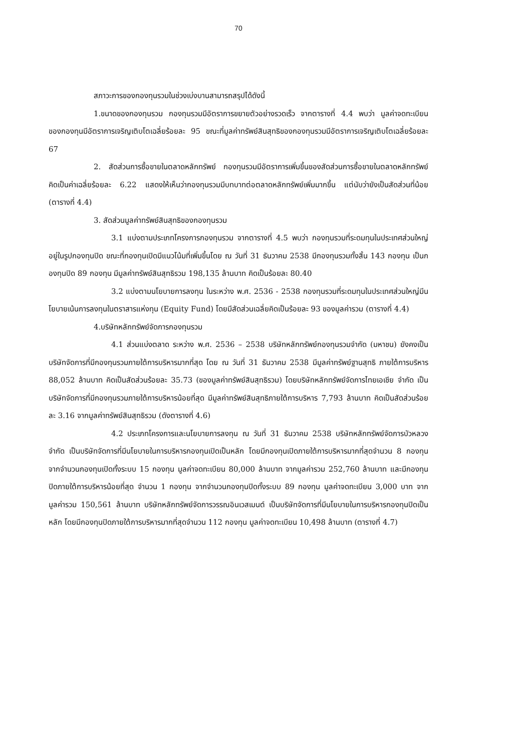70
สภาวะการของกองทุนรวมในช่วงเบ่งบานสามารถสรุปได้ดังนี้
1.ขนาดของกองทุนรวม กองทุนรวมมีอัตราการขยายตัวอย่างรวดเร็ว จากตารางที่ 4.4 พบว่า มูลค่าจดทะเบียนของกองทุนมีอัตราการเจริญเติบโตเฉลี่ยร้อยละ 95 ขณะที่มูลค่าทรัพย์สินสุทธิของกองทุนรวมมีอัตราการเจริญเติบโตเฉลี่ยร้อยละ 67
2. สัดส่วนการซื้อขายในตลาดหลักทรัพย์ กองทุนรวมมีอัตราการเพิ่มขึ้นของสัดส่วนการซื้อขายในตลาดหลักทรัพย์ คิดเป็นค่าเฉลี่ยร้อยละ 6.22 แสดงให้เห็นว่ากองทุนรวมมีบทบาทต่อตลาดหลักทรัพย์เพิ่มมากขึ้น แต่นับว่ายังเป็นสัดส่วนที่น้อย (ตารางที่ 4.4)
3. สัดส่วนมูลค่าทรัพย์สินสุทธิของกองทุนรวม
3.1 แบ่งตามประเภทโครงการกองทุนรวม จากตารางที่ 4.5 พบว่า กองทุนรวมที่ระดมทุนในประเทศส่วนใหญ่อยู่ในรูปกองทุนปิด ขณะที่กองทุนเปิดมีแนวโน้มที่เพิ่มขึ้นโดย ณ วันที่ 31 ธันวาคม 2538 มีกองทุนรวมทั้งสิ้น 143 กองทุน เป็นกองทุนปิด 89 กองทุน มีมูลค่าทรัพย์สินสุทธิรวม 198,135 ล้านบาท คิดเป็นร้อยละ 80.40
3.2 แบ่งตามนโยบายการลงทุน ในระหว่าง พ.ศ. 2536 - 2538 กองทุนรวมที่ระดมทุนในประเทศส่วนใหญ่มีนโยบายเน้นการลงทุนในตราสารแห่งทุน (Equity Fund) โดยมีสัดส่วนเฉลี่ยคิดเป็นร้อยละ 93 ของมูลค่ารวม (ตารางที่ 4.4)
4.บริษัทหลักทรัพย์จัดการกองทุนรวม
4.1 ส่วนแบ่งตลาด ระหว่าง พ.ศ. 2536 – 2538 บริษัทหลักทรัพย์กองทุนรวมจำกัด (มหาชน) ยังคงเป็นบริษัทจัดการที่มีกองทุนรวมภายใต้การบริหารมากที่สุด โดย ณ วันที่ 31 ธันวาคม 2538 มีมูลค่าทรัพย์ฐานสุทธิ ภายใต้การบริหาร 88,052 ล้านบาท คิดเป็นสัดส่วนร้อยละ 35.73 (ของมูลค่าทรัพย์สินสุทธิรวม) โดยบริษัทหลักทรัพย์จัดการไทยเอเชีย จำกัด เป็นบริษัทจัดการที่มีกองทุนรวมภายใต้การบริหารน้อยที่สุด มีมูลค่าทรัพย์สินสุทธิภายใต้การบริหาร 7,793 ล้านบาท คิดเป็นสัดส่วนร้อยละ 3.16 จากมูลค่าทรัพย์สินสุทธิรวม (ดังตารางที่ 4.6)
4.2 ประเภทโครงการและนโยบายการลงทุน ณ วันที่ 31 ธันวาคม 2538 บริษัทหลักทรัพย์จัดการบัวหลวง จำกัด เป็นบริษัทจัดการที่มีนโยบายในการบริหารกองทุนเปิดเป็นหลัก โดยมีกองทุนเปิดภายใต้การบริหารมากที่สุดจำนวน 8 กองทุน จากจำนวนกองทุนเปิดทั้งระบบ 15 กองทุน มูลค่าจดทะเบียน 80,000 ล้านบาท จากมูลค่ารวม 252,760 ล้านบาท และมีกองทุนปิดภายใต้การบริหารน้อยที่สุด จำนวน 1 กองทุน จากจำนวนกองทุนปิดทั้งระบบ 89 กองทุน มูลค่าจดทะเบียน 3,000 บาท จากมูลค่ารวม 150,561 ล้านบาท บริษัทหลักทรัพย์จัดการวรรณอินเวสเมนต์ เป็นบริษัทจัดการที่มีนโยบายในการบริหารกองทุนปิดเป็นหลัก โดยมีกองทุนปิดภายใต้การบริหารมากที่สุดจำนวน 112 กองทุน มูลค่าจดทะเบียน 10,498 ล้านบาท (ตารางที่ 4.7)